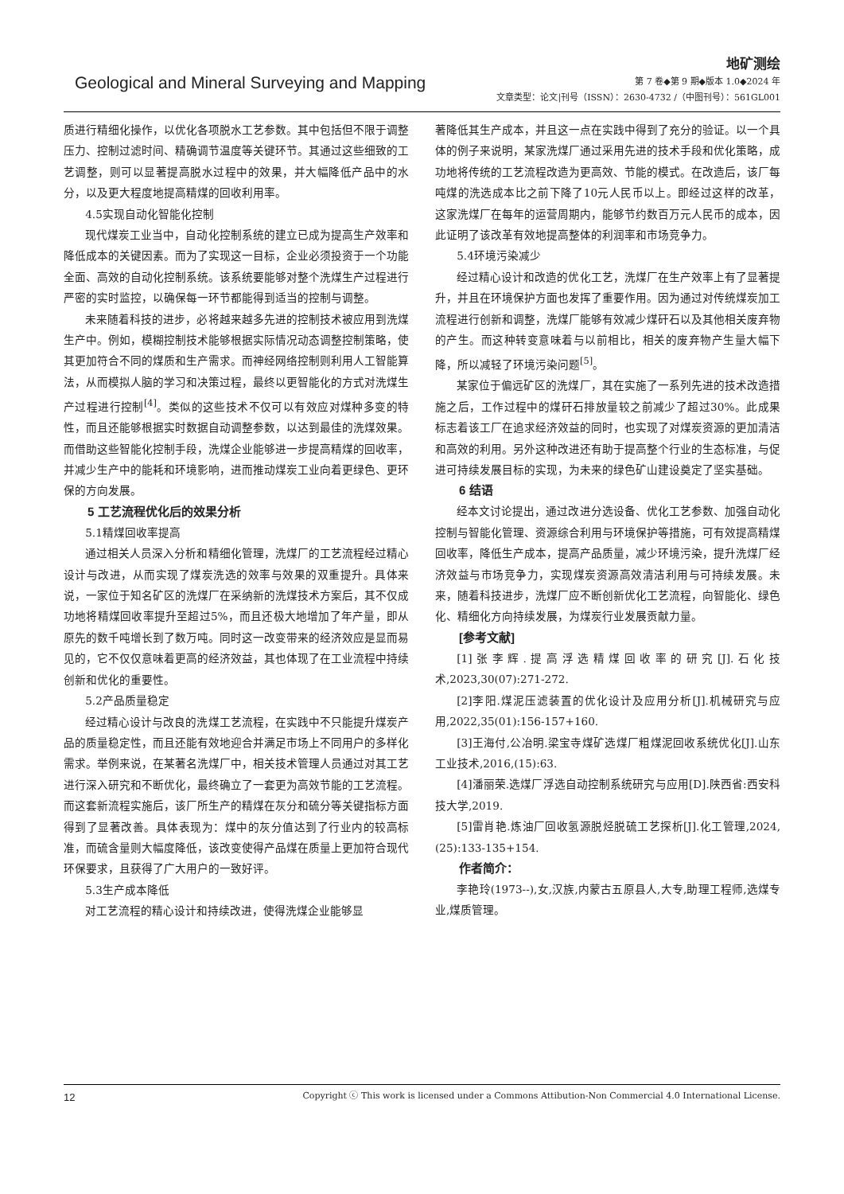Geological and Mineral Surveying and Mapping
地矿测绘
第 7 卷◆第 9 期◆版本 1.0◆2024 年
文章类型：论文|刊号（ISSN）：2630-4732 /（中图刊号）：561GL001
质进行精细化操作，以优化各项脱水工艺参数。其中包括但不限于调整压力、控制过滤时间、精确调节温度等关键环节。其通过这些细致的工艺调整，则可以显著提高脱水过程中的效果，并大幅降低产品中的水分，以及更大程度地提高精煤的回收利用率。
4.5实现自动化智能化控制
现代煤炭工业当中，自动化控制系统的建立已成为提高生产效率和降低成本的关键因素。而为了实现这一目标，企业必须投资于一个功能全面、高效的自动化控制系统。该系统要能够对整个洗煤生产过程进行严密的实时监控，以确保每一环节都能得到适当的控制与调整。
未来随着科技的进步，必将越来越多先进的控制技术被应用到洗煤生产中。例如，模糊控制技术能够根据实际情况动态调整控制策略，使其更加符合不同的煤质和生产需求。而神经网络控制则利用人工智能算法，从而模拟人脑的学习和决策过程，最终以更智能化的方式对洗煤生产过程进行控制<sup>[4]</sup>。类似的这些技术不仅可以有效应对煤种多变的特性，而且还能够根据实时数据自动调整参数，以达到最佳的洗煤效果。而借助这些智能化控制手段，洗煤企业能够进一步提高精煤的回收率，并减少生产中的能耗和环境影响，进而推动煤炭工业向着更绿色、更环保的方向发展。
5 工艺流程优化后的效果分析
5.1精煤回收率提高
通过相关人员深入分析和精细化管理，洗煤厂的工艺流程经过精心设计与改进，从而实现了煤炭洗选的效率与效果的双重提升。具体来说，一家位于知名矿区的洗煤厂在采纳新的洗煤技术方案后，其不仅成功地将精煤回收率提升至超过5%，而且还极大地增加了年产量，即从原先的数千吨增长到了数万吨。同时这一改变带来的经济效应是显而易见的，它不仅仅意味着更高的经济效益，其也体现了在工业流程中持续创新和优化的重要性。
5.2产品质量稳定
经过精心设计与改良的洗煤工艺流程，在实践中不只能提升煤炭产品的质量稳定性，而且还能有效地迎合并满足市场上不同用户的多样化需求。举例来说，在某著名洗煤厂中，相关技术管理人员通过对其工艺进行深入研究和不断优化，最终确立了一套更为高效节能的工艺流程。而这套新流程实施后，该厂所生产的精煤在灰分和硫分等关键指标方面得到了显著改善。具体表现为：煤中的灰分值达到了行业内的较高标准，而硫含量则大幅度降低，该改变使得产品煤在质量上更加符合现代环保要求，且获得了广大用户的一致好评。
5.3生产成本降低
对工艺流程的精心设计和持续改进，使得洗煤企业能够显
著降低其生产成本，并且这一点在实践中得到了充分的验证。以一个具体的例子来说明，某家洗煤厂通过采用先进的技术手段和优化策略，成功地将传统的工艺流程改造为更高效、节能的模式。在改造后，该厂每吨煤的洗选成本比之前下降了10元人民币以上。即经过这样的改革，这家洗煤厂在每年的运营周期内，能够节约数百万元人民币的成本，因此证明了该改革有效地提高整体的利润率和市场竞争力。
5.4环境污染减少
经过精心设计和改造的优化工艺，洗煤厂在生产效率上有了显著提升，并且在环境保护方面也发挥了重要作用。因为通过对传统煤炭加工流程进行创新和调整，洗煤厂能够有效减少煤矸石以及其他相关废弃物的产生。而这种转变意味着与以前相比，相关的废弃物产生量大幅下降，所以减轻了环境污染问题<sup>[5]</sup>。
某家位于偏远矿区的洗煤厂，其在实施了一系列先进的技术改造措施之后，工作过程中的煤矸石排放量较之前减少了超过30%。此成果标志着该工厂在追求经济效益的同时，也实现了对煤炭资源的更加清洁和高效的利用。另外这种改进还有助于提高整个行业的生态标准，与促进可持续发展目标的实现，为未来的绿色矿山建设奠定了坚实基础。
6 结语
经本文讨论提出，通过改进分选设备、优化工艺参数、加强自动化控制与智能化管理、资源综合利用与环境保护等措施，可有效提高精煤回收率，降低生产成本，提高产品质量，减少环境污染，提升洗煤厂经济效益与市场竞争力，实现煤炭资源高效清洁利用与可持续发展。未来，随着科技进步，洗煤厂应不断创新优化工艺流程，向智能化、绿色化、精细化方向持续发展，为煤炭行业发展贡献力量。
[参考文献]
[1]张李辉.提高浮选精煤回收率的研究[J].石化技术,2023,30(07):271-272.
[2]李阳.煤泥压滤装置的优化设计及应用分析[J].机械研究与应用,2022,35(01):156-157+160.
[3]王海付,公冶明.梁宝寺煤矿选煤厂粗煤泥回收系统优化[J].山东工业技术,2016,(15):63.
[4]潘丽荣.选煤厂浮选自动控制系统研究与应用[D].陕西省:西安科技大学,2019.
[5]雷肖艳.炼油厂回收氢源脱烃脱硫工艺探析[J].化工管理,2024,(25):133-135+154.
作者简介：
李艳玲(1973--),女,汉族,内蒙古五原县人,大专,助理工程师,选煤专业,煤质管理。
12 Copyright ⓒ This work is licensed under a Commons Attibution-Non Commercial 4.0 International License.